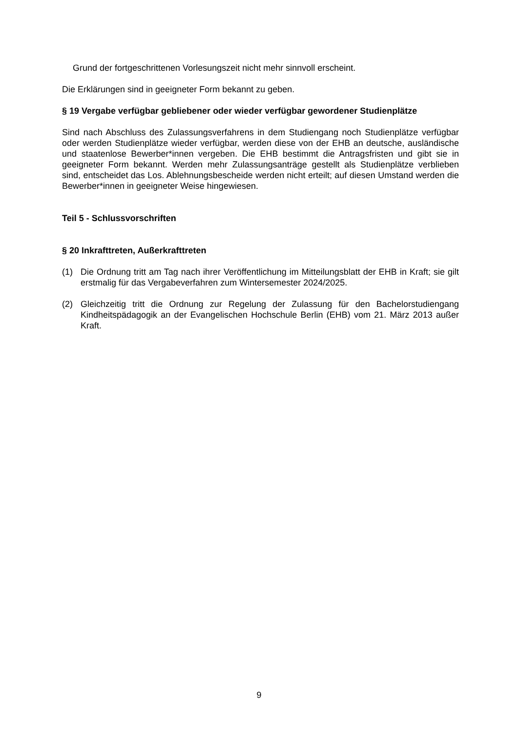Grund der fortgeschrittenen Vorlesungszeit nicht mehr sinnvoll erscheint.
Die Erklärungen sind in geeigneter Form bekannt zu geben.
§ 19 Vergabe verfügbar gebliebener oder wieder verfügbar gewordener Studienplätze
Sind nach Abschluss des Zulassungsverfahrens in dem Studiengang noch Studienplätze verfügbar oder werden Studienplätze wieder verfügbar, werden diese von der EHB an deutsche, ausländische und staatenlose Bewerber*innen vergeben. Die EHB bestimmt die Antragsfristen und gibt sie in geeigneter Form bekannt. Werden mehr Zulassungsanträge gestellt als Studienplätze verblieben sind, entscheidet das Los. Ablehnungsbescheide werden nicht erteilt; auf diesen Umstand werden die Bewerber*innen in geeigneter Weise hingewiesen.
Teil 5 - Schlussvorschriften
§ 20 Inkrafttreten, Außerkrafttreten
(1) Die Ordnung tritt am Tag nach ihrer Veröffentlichung im Mitteilungsblatt der EHB in Kraft; sie gilt erstmalig für das Vergabeverfahren zum Wintersemester 2024/2025.
(2) Gleichzeitig tritt die Ordnung zur Regelung der Zulassung für den Bachelorstudiengang Kindheitspädagogik an der Evangelischen Hochschule Berlin (EHB) vom 21. März 2013 außer Kraft.
9